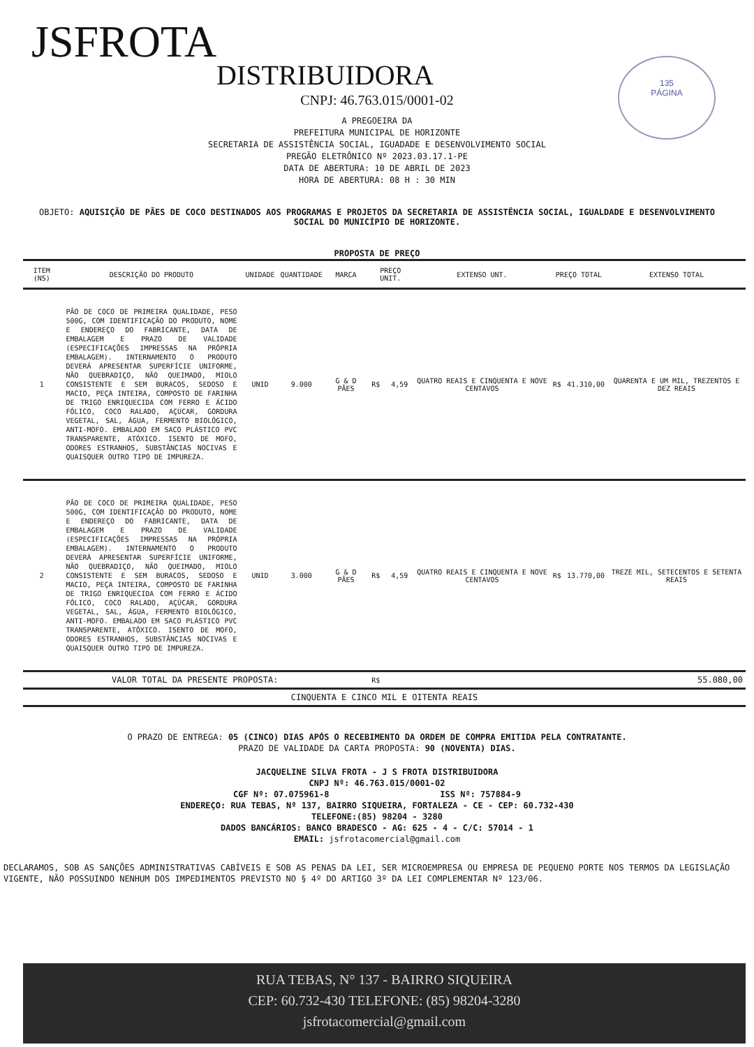135
PÁGINA
JSFROTA
DISTRIBUIDORA
CNPJ: 46.763.015/0001-02
A PREGOEIRA DA
PREFEITURA MUNICIPAL DE HORIZONTE
SECRETARIA DE ASSISTÊNCIA SOCIAL, IGUADADE E DESENVOLVIMENTO SOCIAL
PREGÃO ELETRÔNICO Nº 2023.03.17.1-PE
DATA DE ABERTURA: 10 DE ABRIL DE 2023
HORA DE ABERTURA: 08 H : 30 MIN
OBJETO: AQUISIÇÃO DE PÃES DE COCO DESTINADOS AOS PROGRAMAS E PROJETOS DA SECRETARIA DE ASSISTÊNCIA SOCIAL, IGUALDADE E DESENVOLVIMENTO SOCIAL DO MUNICÍPIO DE HORIZONTE.
PROPOSTA DE PREÇO
| ITEM (NS) | DESCRIÇÃO DO PRODUTO | UNIDADE | QUANTIDADE | MARCA | PREÇO UNIT. | | EXTENSO UNT. | PREÇO TOTAL | | EXTENSO TOTAL |
| --- | --- | --- | --- | --- | --- | --- | --- | --- | --- | --- |
| 1 | PÃO DE COCO DE PRIMEIRA QUALIDADE, PESO 500G, COM IDENTIFICAÇÃO DO PRODUTO, NOME E ENDEREÇO DO FABRICANTE, DATA DE EMBALAGEM E PRAZO DE VALIDADE (ESPECIFICAÇÕES IMPRESSAS NA PRÓPRIA EMBALAGEM). INTERNAMENTO O PRODUTO DEVERÁ APRESENTAR SUPERFÍCIE UNIFORME, NÃO QUEBRADIÇO, NÃO QUEIMADO, MIOLO CONSISTENTE E SEM BURACOS, SEDOSO E MACIO, PEÇA INTEIRA, COMPOSTO DE FARINHA DE TRIGO ENRIQUECIDA COM FERRO E ÁCIDO FÓLICO, COCO RALADO, AÇÚCAR, GORDURA VEGETAL, SAL, ÁGUA, FERMENTO BIOLÓGICO, ANTI-MOFO. EMBALADO EM SACO PLÁSTICO PVC TRANSPARENTE, ATÓXICO. ISENTO DE MOFO, ODORES ESTRANHOS, SUBSTÂNCIAS NOCIVAS E QUAISQUER OUTRO TIPO DE IMPUREZA. | UNID | 9.000 | G & D PÃES | R$ | 4,59 | QUATRO REAIS E CINQUENTA E NOVE CENTAVOS | R$ | 41.310,00 | QUARENTA E UM MIL, TREZENTOS E DEZ REAIS |
| 2 | PÃO DE COCO DE PRIMEIRA QUALIDADE, PESO 500G, COM IDENTIFICAÇÃO DO PRODUTO, NOME E ENDEREÇO DO FABRICANTE, DATA DE EMBALAGEM E PRAZO DE VALIDADE (ESPECIFICAÇÕES IMPRESSAS NA PRÓPRIA EMBALAGEM). INTERNAMENTO O PRODUTO DEVERÁ APRESENTAR SUPERFÍCIE UNIFORME, NÃO QUEBRADIÇO, NÃO QUEIMADO, MIOLO CONSISTENTE E SEM BURACOS, SEDOSO E MACIO, PEÇA INTEIRA, COMPOSTO DE FARINHA DE TRIGO ENRIQUECIDA COM FERRO E ÁCIDO FÓLICO, COCO RALADO, AÇÚCAR, GORDURA VEGETAL, SAL, ÁGUA, FERMENTO BIOLÓGICO, ANTI-MOFO. EMBALADO EM SACO PLÁSTICO PVC TRANSPARENTE, ATÓXICO. ISENTO DE MOFO, ODORES ESTRANHOS, SUBSTÂNCIAS NOCIVAS E QUAISQUER OUTRO TIPO DE IMPUREZA. | UNID | 3.000 | G & D PÃES | R$ | 4,59 | QUATRO REAIS E CINQUENTA E NOVE CENTAVOS | R$ | 13.770,00 | TREZE MIL, SETECENTOS E SETENTA REAIS |
| VALOR TOTAL DA PRESENTE PROPOSTA: | | | | | R$ | | | | | 55.080,00 |
| CINQUENTA E CINCO MIL E OITENTA REAIS | | | | | | | | | | |
O PRAZO DE ENTREGA: 05 (CINCO) DIAS APÓS O RECEBIMENTO DA ORDEM DE COMPRA EMITIDA PELA CONTRATANTE.
PRAZO DE VALIDADE DA CARTA PROPOSTA: 90 (NOVENTA) DIAS.
JACQUELINE SILVA FROTA - J S FROTA DISTRIBUIDORA
CNPJ Nº: 46.763.015/0001-02
CGF Nº: 07.075961-8 ISS Nº: 757884-9
ENDEREÇO: RUA TEBAS, Nº 137, BAIRRO SIQUEIRA, FORTALEZA - CE - CEP: 60.732-430
TELEFONE:(85) 98204 - 3280
DADOS BANCÁRIOS: BANCO BRADESCO - AG: 625 - 4 - C/C: 57014 - 1
EMAIL: jsfrotacomercial@gmail.com
DECLARAMOS, SOB AS SANÇÕES ADMINISTRATIVAS CABÍVEIS E SOB AS PENAS DA LEI, SER MICROEMPRESA OU EMPRESA DE PEQUENO PORTE NOS TERMOS DA LEGISLAÇÃO VIGENTE, NÃO POSSUINDO NENHUM DOS IMPEDIMENTOS PREVISTO NO § 4º DO ARTIGO 3º DA LEI COMPLEMENTAR Nº 123/06.
RUA TEBAS, N° 137 - BAIRRO SIQUEIRA
CEP: 60.732-430 TELEFONE: (85) 98204-3280
jsfrotacomercial@gmail.com